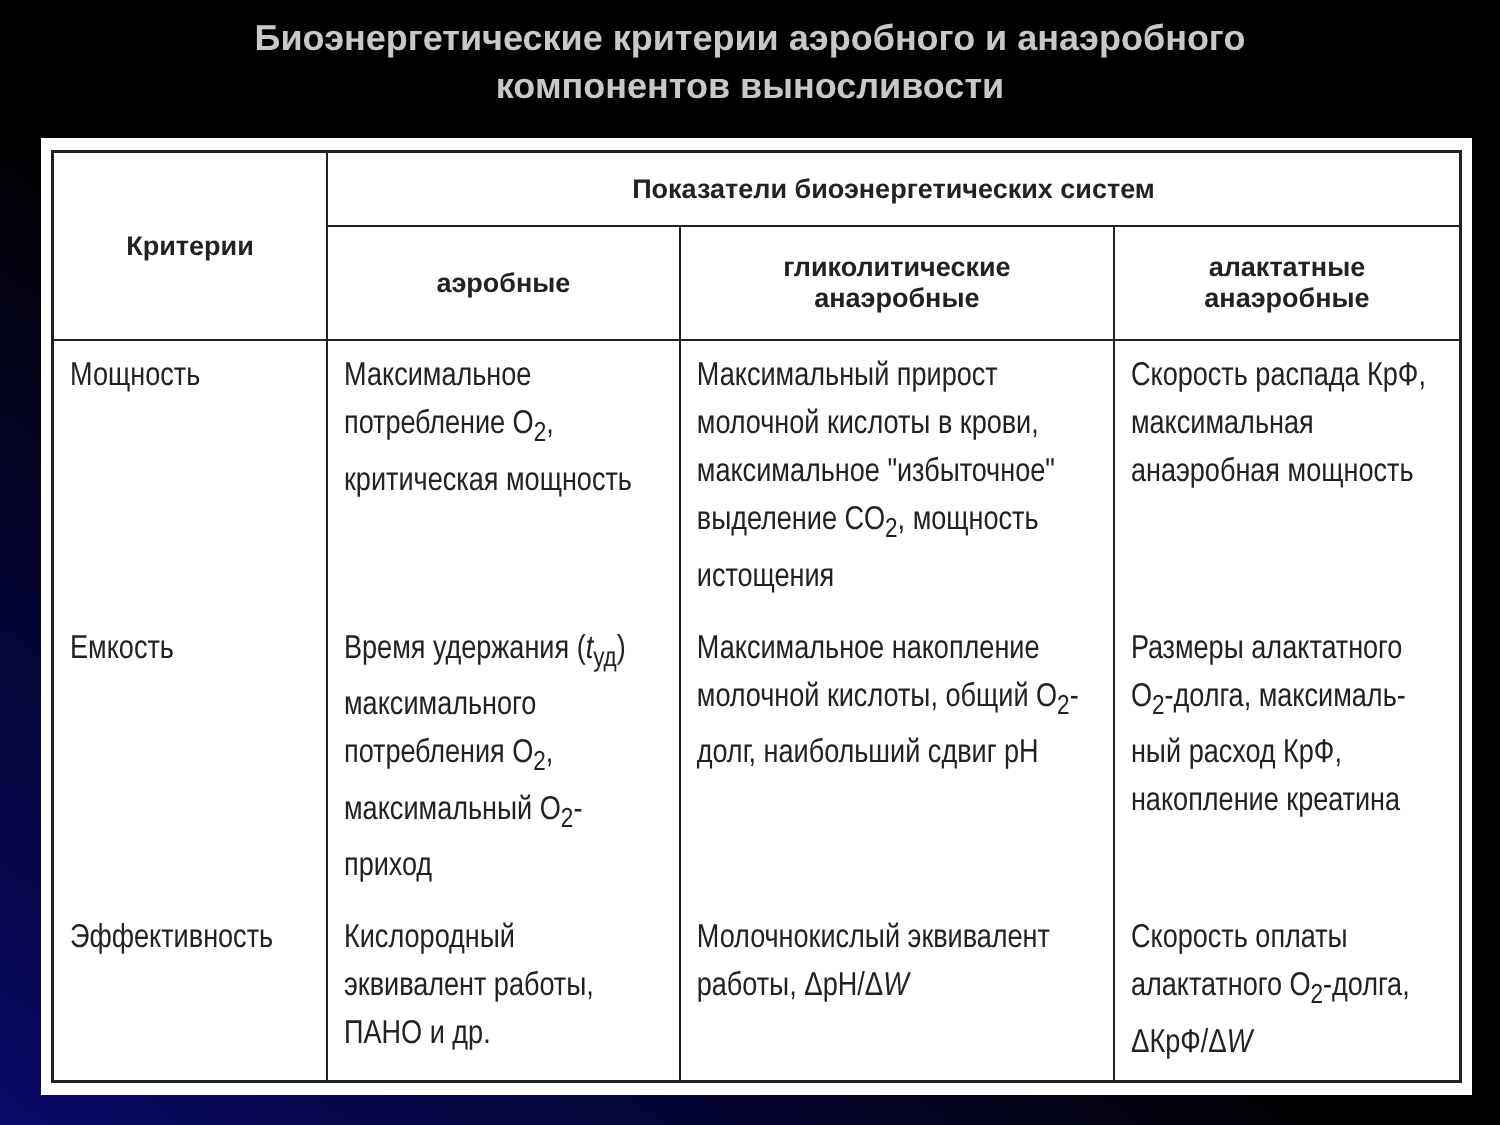Биоэнергетические критерии аэробного и анаэробного
компонентов выносливости
| Критерии | Показатели биоэнергетических систем | | |
| --- | --- | --- | --- |
| | аэробные | гликолитические анаэробные | алактатные анаэробные |
| Мощность | Максимальное потребление O<sub>2</sub>, критическая мощность | Максимальный прирост молочной кислоты в крови, максимальное "избыточное" выделение CO<sub>2</sub>, мощность истощения | Скорость распада КрФ, максимальная анаэробная мощность |
| Емкость | Время удержания ( t<sub>уд</sub>) максимального потребления O<sub>2</sub>, максимальный O<sub>2</sub>-приход | Максимальное накопление молочной кислоты, общий O<sub>2</sub>-долг, наибольший сдвиг pH | Размеры алактатного O<sub>2</sub>-долга, максималь-ный расход КрФ, накопление креатина |
| Эффективность | Кислородный эквивалент работы, ПАНО и др. | Молочнокислый эквивалент работы, ΔpH/Δ W | Скорость оплаты алактатного O<sub>2</sub>-долга, ΔКрФ/Δ W |